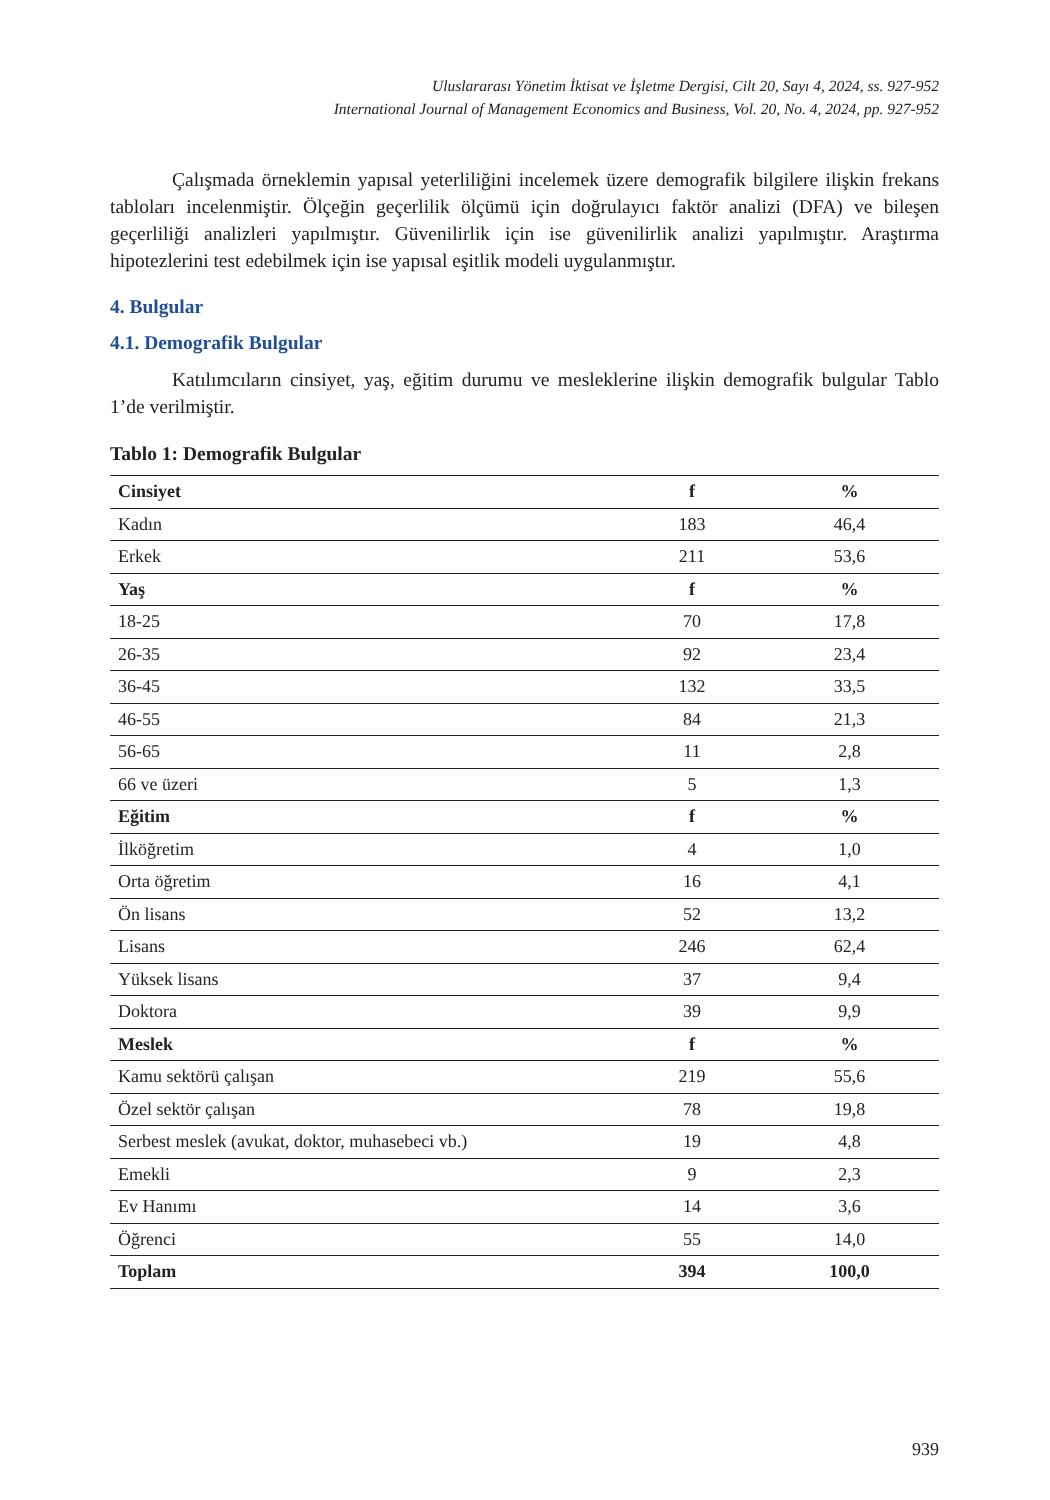Uluslararası Yönetim İktisat ve İşletme Dergisi, Cilt 20, Sayı 4, 2024, ss. 927-952
International Journal of Management Economics and Business, Vol. 20, No. 4, 2024, pp. 927-952
Çalışmada örneklemin yapısal yeterliliğini incelemek üzere demografik bilgilere ilişkin frekans tabloları incelenmiştir. Ölçeğin geçerlilik ölçümü için doğrulayıcı faktör analizi (DFA) ve bileşen geçerliliği analizleri yapılmıştır. Güvenilirlik için ise güvenilirlik analizi yapılmıştır. Araştırma hipotezlerini test edebilmek için ise yapısal eşitlik modeli uygulanmıştır.
4. Bulgular
4.1. Demografik Bulgular
Katılımcıların cinsiyet, yaş, eğitim durumu ve mesleklerine ilişkin demografik bulgular Tablo 1’de verilmiştir.
Tablo 1: Demografik Bulgular
| Cinsiyet | f | % |
| --- | --- | --- |
| Kadın | 183 | 46,4 |
| Erkek | 211 | 53,6 |
| Yaş | f | % |
| 18-25 | 70 | 17,8 |
| 26-35 | 92 | 23,4 |
| 36-45 | 132 | 33,5 |
| 46-55 | 84 | 21,3 |
| 56-65 | 11 | 2,8 |
| 66 ve üzeri | 5 | 1,3 |
| Eğitim | f | % |
| İlköğretim | 4 | 1,0 |
| Orta öğretim | 16 | 4,1 |
| Ön lisans | 52 | 13,2 |
| Lisans | 246 | 62,4 |
| Yüksek lisans | 37 | 9,4 |
| Doktora | 39 | 9,9 |
| Meslek | f | % |
| Kamu sektörü çalışan | 219 | 55,6 |
| Özel sektör çalışan | 78 | 19,8 |
| Serbest meslek (avukat, doktor, muhasebeci vb.) | 19 | 4,8 |
| Emekli | 9 | 2,3 |
| Ev Hanımı | 14 | 3,6 |
| Öğrenci | 55 | 14,0 |
| Toplam | 394 | 100,0 |
939